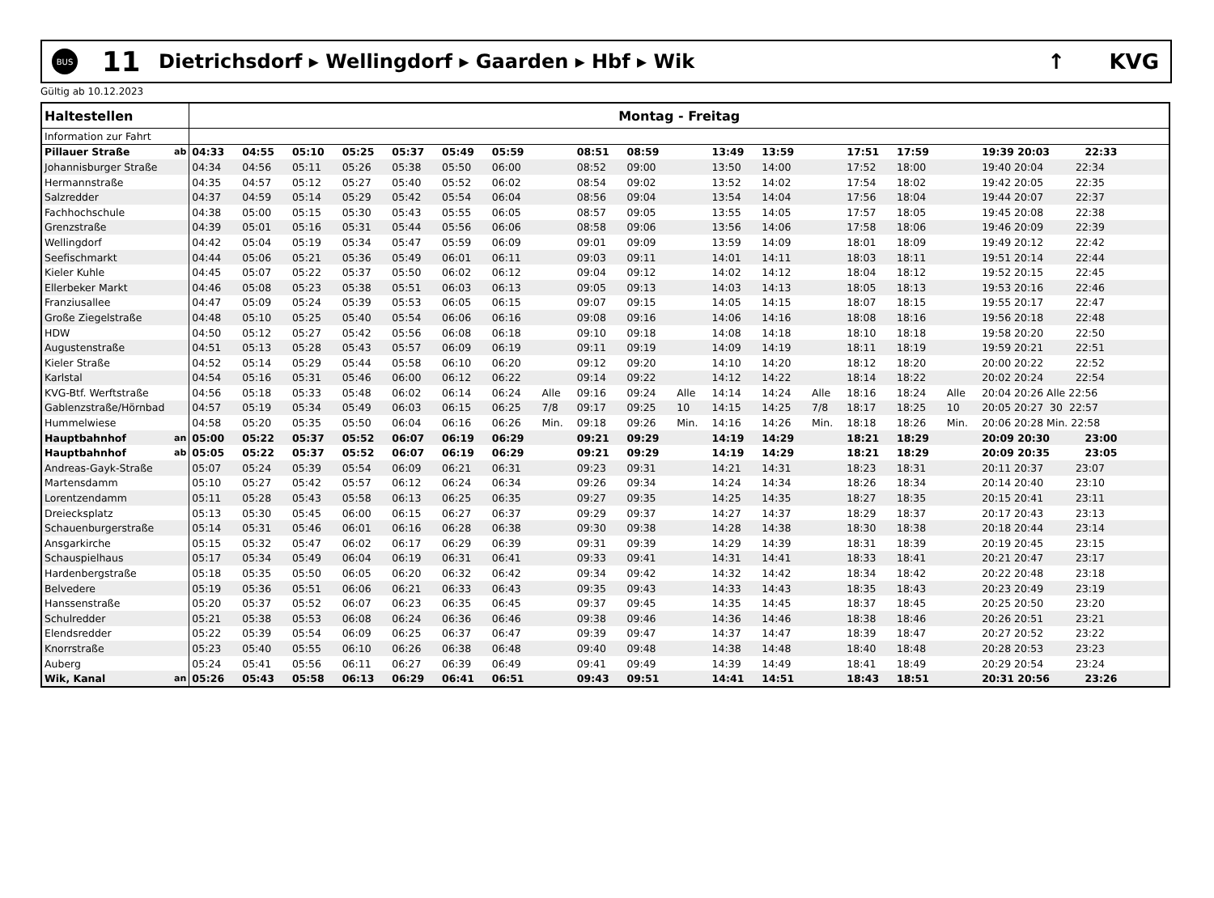BUS
11
Dietrichsdorf ▸ Wellingdorf ▸ Gaarden ▸ Hbf ▸ Wik
↑ KVG
Gültig ab 10.12.2023
| Haltestellen | | Montag - Freitag | | | | | | | | | | | | | | | | | |
| --- | --- | --- | --- | --- | --- | --- | --- | --- | --- | --- | --- | --- | --- | --- | --- | --- | --- | --- | --- |
| Information zur Fahrt | | | | | | | | | | | | | | | | | | | |
| Pillauer Straße | ab | 04:33 | 04:55 | 05:10 | 05:25 | 05:37 | 05:49 | 05:59 | | 08:51 | 08:59 | | 13:49 | 13:59 | | 17:51 | 17:59 | | 19:39 20:03 22:33 |
| Johannisburger Straße | | 04:34 | 04:56 | 05:11 | 05:26 | 05:38 | 05:50 | 06:00 | | 08:52 | 09:00 | | 13:50 | 14:00 | | 17:52 | 18:00 | | 19:40 20:04 22:34 |
| Hermannstraße | | 04:35 | 04:57 | 05:12 | 05:27 | 05:40 | 05:52 | 06:02 | | 08:54 | 09:02 | | 13:52 | 14:02 | | 17:54 | 18:02 | | 19:42 20:05 22:35 |
| Salzredder | | 04:37 | 04:59 | 05:14 | 05:29 | 05:42 | 05:54 | 06:04 | | 08:56 | 09:04 | | 13:54 | 14:04 | | 17:56 | 18:04 | | 19:44 20:07 22:37 |
| Fachhochschule | | 04:38 | 05:00 | 05:15 | 05:30 | 05:43 | 05:55 | 06:05 | | 08:57 | 09:05 | | 13:55 | 14:05 | | 17:57 | 18:05 | | 19:45 20:08 22:38 |
| Grenzstraße | | 04:39 | 05:01 | 05:16 | 05:31 | 05:44 | 05:56 | 06:06 | | 08:58 | 09:06 | | 13:56 | 14:06 | | 17:58 | 18:06 | | 19:46 20:09 22:39 |
| Wellingdorf | | 04:42 | 05:04 | 05:19 | 05:34 | 05:47 | 05:59 | 06:09 | | 09:01 | 09:09 | | 13:59 | 14:09 | | 18:01 | 18:09 | | 19:49 20:12 22:42 |
| Seefischmarkt | | 04:44 | 05:06 | 05:21 | 05:36 | 05:49 | 06:01 | 06:11 | | 09:03 | 09:11 | | 14:01 | 14:11 | | 18:03 | 18:11 | | 19:51 20:14 22:44 |
| Kieler Kuhle | | 04:45 | 05:07 | 05:22 | 05:37 | 05:50 | 06:02 | 06:12 | | 09:04 | 09:12 | | 14:02 | 14:12 | | 18:04 | 18:12 | | 19:52 20:15 22:45 |
| Ellerbeker Markt | | 04:46 | 05:08 | 05:23 | 05:38 | 05:51 | 06:03 | 06:13 | | 09:05 | 09:13 | | 14:03 | 14:13 | | 18:05 | 18:13 | | 19:53 20:16 22:46 |
| Franziusallee | | 04:47 | 05:09 | 05:24 | 05:39 | 05:53 | 06:05 | 06:15 | | 09:07 | 09:15 | | 14:05 | 14:15 | | 18:07 | 18:15 | | 19:55 20:17 22:47 |
| Große Ziegelstraße | | 04:48 | 05:10 | 05:25 | 05:40 | 05:54 | 06:06 | 06:16 | | 09:08 | 09:16 | | 14:06 | 14:16 | | 18:08 | 18:16 | | 19:56 20:18 22:48 |
| HDW | | 04:50 | 05:12 | 05:27 | 05:42 | 05:56 | 06:08 | 06:18 | | 09:10 | 09:18 | | 14:08 | 14:18 | | 18:10 | 18:18 | | 19:58 20:20 22:50 |
| Augustenstraße | | 04:51 | 05:13 | 05:28 | 05:43 | 05:57 | 06:09 | 06:19 | | 09:11 | 09:19 | | 14:09 | 14:19 | | 18:11 | 18:19 | | 19:59 20:21 22:51 |
| Kieler Straße | | 04:52 | 05:14 | 05:29 | 05:44 | 05:58 | 06:10 | 06:20 | | 09:12 | 09:20 | | 14:10 | 14:20 | | 18:12 | 18:20 | | 20:00 20:22 22:52 |
| Karlstal | | 04:54 | 05:16 | 05:31 | 05:46 | 06:00 | 06:12 | 06:22 | | 09:14 | 09:22 | | 14:12 | 14:22 | | 18:14 | 18:22 | | 20:02 20:24 22:54 |
| KVG-Btf. Werftstraße | | 04:56 | 05:18 | 05:33 | 05:48 | 06:02 | 06:14 | 06:24 | Alle | 09:16 | 09:24 | Alle | 14:14 | 14:24 | Alle | 18:16 | 18:24 | Alle | 20:04 20:26 Alle 22:56 |
| Gablenzstraße/Hörnbad | | 04:57 | 05:19 | 05:34 | 05:49 | 06:03 | 06:15 | 06:25 | 7/8 | 09:17 | 09:25 | 10 | 14:15 | 14:25 | 7/8 | 18:17 | 18:25 | 10 | 20:05 20:27 30 22:57 |
| Hummelwiese | | 04:58 | 05:20 | 05:35 | 05:50 | 06:04 | 06:16 | 06:26 | Min. | 09:18 | 09:26 | Min. | 14:16 | 14:26 | Min. | 18:18 | 18:26 | Min. | 20:06 20:28 Min. 22:58 |
| Hauptbahnhof | an | 05:00 | 05:22 | 05:37 | 05:52 | 06:07 | 06:19 | 06:29 | | 09:21 | 09:29 | | 14:19 | 14:29 | | 18:21 | 18:29 | | 20:09 20:30 23:00 |
| Hauptbahnhof | ab | 05:05 | 05:22 | 05:37 | 05:52 | 06:07 | 06:19 | 06:29 | | 09:21 | 09:29 | | 14:19 | 14:29 | | 18:21 | 18:29 | | 20:09 20:35 23:05 |
| Andreas-Gayk-Straße | | 05:07 | 05:24 | 05:39 | 05:54 | 06:09 | 06:21 | 06:31 | | 09:23 | 09:31 | | 14:21 | 14:31 | | 18:23 | 18:31 | | 20:11 20:37 23:07 |
| Martensdamm | | 05:10 | 05:27 | 05:42 | 05:57 | 06:12 | 06:24 | 06:34 | | 09:26 | 09:34 | | 14:24 | 14:34 | | 18:26 | 18:34 | | 20:14 20:40 23:10 |
| Lorentzendamm | | 05:11 | 05:28 | 05:43 | 05:58 | 06:13 | 06:25 | 06:35 | | 09:27 | 09:35 | | 14:25 | 14:35 | | 18:27 | 18:35 | | 20:15 20:41 23:11 |
| Dreiecksplatz | | 05:13 | 05:30 | 05:45 | 06:00 | 06:15 | 06:27 | 06:37 | | 09:29 | 09:37 | | 14:27 | 14:37 | | 18:29 | 18:37 | | 20:17 20:43 23:13 |
| Schauenburgerstraße | | 05:14 | 05:31 | 05:46 | 06:01 | 06:16 | 06:28 | 06:38 | | 09:30 | 09:38 | | 14:28 | 14:38 | | 18:30 | 18:38 | | 20:18 20:44 23:14 |
| Ansgarkirche | | 05:15 | 05:32 | 05:47 | 06:02 | 06:17 | 06:29 | 06:39 | | 09:31 | 09:39 | | 14:29 | 14:39 | | 18:31 | 18:39 | | 20:19 20:45 23:15 |
| Schauspielhaus | | 05:17 | 05:34 | 05:49 | 06:04 | 06:19 | 06:31 | 06:41 | | 09:33 | 09:41 | | 14:31 | 14:41 | | 18:33 | 18:41 | | 20:21 20:47 23:17 |
| Hardenbergstraße | | 05:18 | 05:35 | 05:50 | 06:05 | 06:20 | 06:32 | 06:42 | | 09:34 | 09:42 | | 14:32 | 14:42 | | 18:34 | 18:42 | | 20:22 20:48 23:18 |
| Belvedere | | 05:19 | 05:36 | 05:51 | 06:06 | 06:21 | 06:33 | 06:43 | | 09:35 | 09:43 | | 14:33 | 14:43 | | 18:35 | 18:43 | | 20:23 20:49 23:19 |
| Hanssenstraße | | 05:20 | 05:37 | 05:52 | 06:07 | 06:23 | 06:35 | 06:45 | | 09:37 | 09:45 | | 14:35 | 14:45 | | 18:37 | 18:45 | | 20:25 20:50 23:20 |
| Schulredder | | 05:21 | 05:38 | 05:53 | 06:08 | 06:24 | 06:36 | 06:46 | | 09:38 | 09:46 | | 14:36 | 14:46 | | 18:38 | 18:46 | | 20:26 20:51 23:21 |
| Elendsredder | | 05:22 | 05:39 | 05:54 | 06:09 | 06:25 | 06:37 | 06:47 | | 09:39 | 09:47 | | 14:37 | 14:47 | | 18:39 | 18:47 | | 20:27 20:52 23:22 |
| Knorrstraße | | 05:23 | 05:40 | 05:55 | 06:10 | 06:26 | 06:38 | 06:48 | | 09:40 | 09:48 | | 14:38 | 14:48 | | 18:40 | 18:48 | | 20:28 20:53 23:23 |
| Auberg | | 05:24 | 05:41 | 05:56 | 06:11 | 06:27 | 06:39 | 06:49 | | 09:41 | 09:49 | | 14:39 | 14:49 | | 18:41 | 18:49 | | 20:29 20:54 23:24 |
| Wik, Kanal | an | 05:26 | 05:43 | 05:58 | 06:13 | 06:29 | 06:41 | 06:51 | | 09:43 | 09:51 | | 14:41 | 14:51 | | 18:43 | 18:51 | | 20:31 20:56 23:26 |